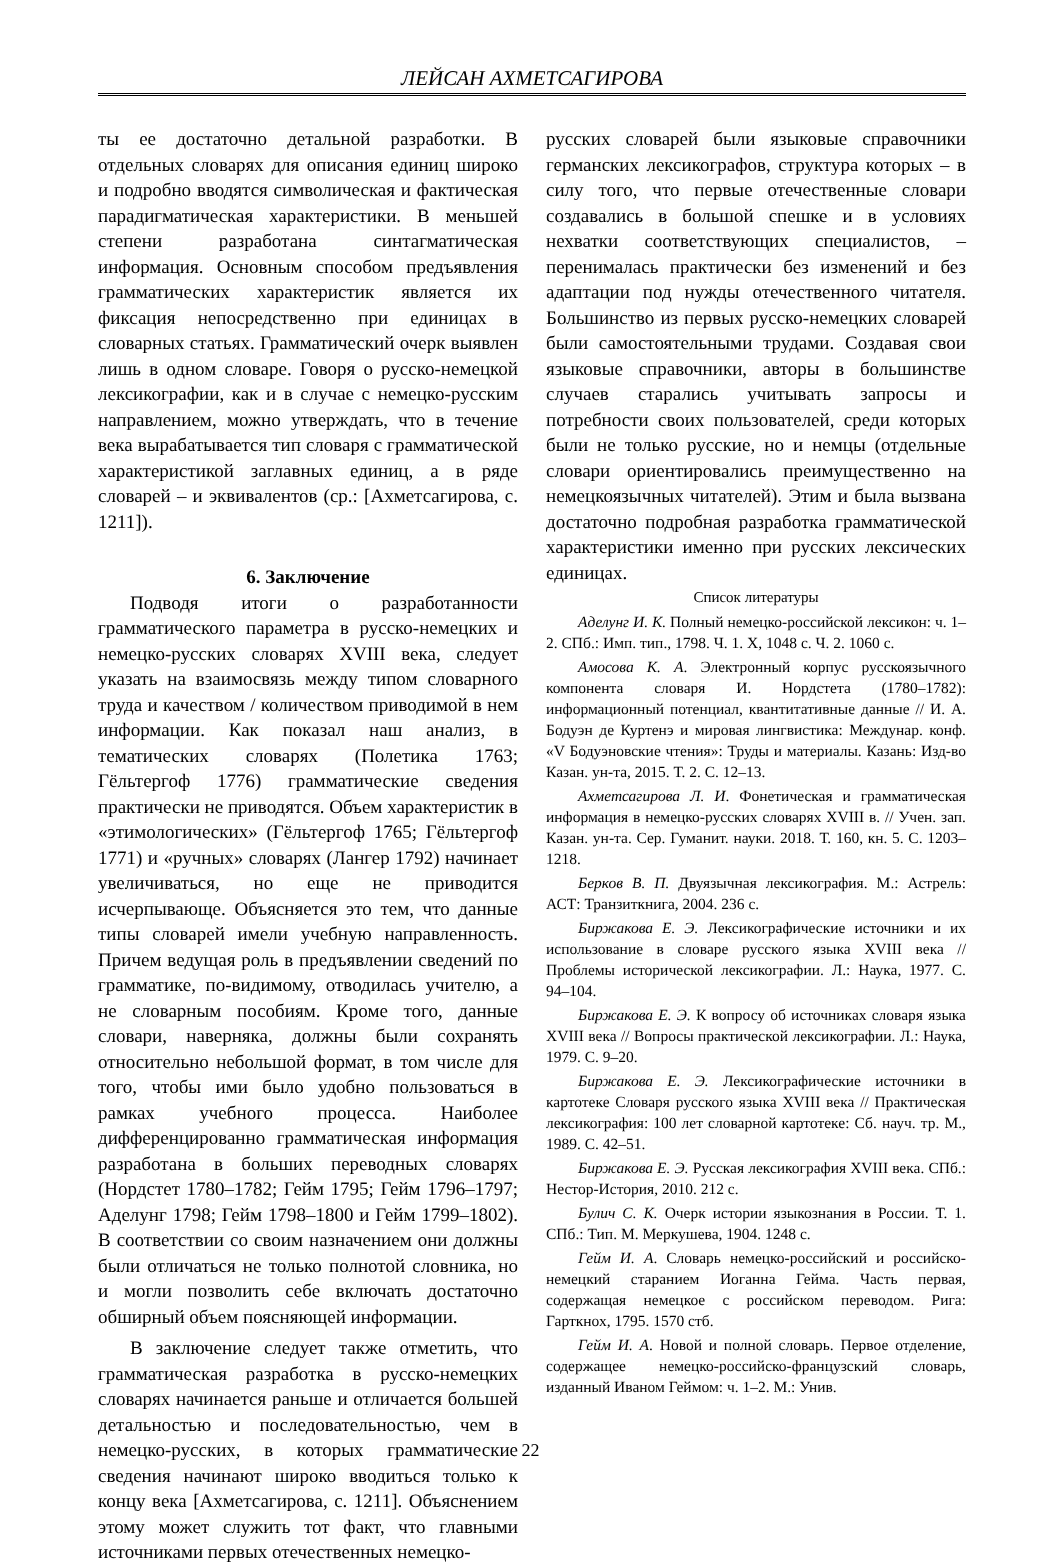ЛЕЙСАН АХМЕТСАГИРОВА
ты ее достаточно детальной разработки. В отдельных словарях для описания единиц широко и подробно вводятся символическая и фактическая парадигматическая характеристики. В меньшей степени разработана синтагматическая информация. Основным способом предъявления грамматических характеристик является их фиксация непосредственно при единицах в словарных статьях. Грамматический очерк выявлен лишь в одном словаре. Говоря о русско-немецкой лексикографии, как и в случае с немецко-русским направлением, можно утверждать, что в течение века вырабатывается тип словаря с грамматической характеристикой заглавных единиц, а в ряде словарей – и эквивалентов (ср.: [Ахметсагирова, с. 1211]).
6. Заключение
Подводя итоги о разработанности грамматического параметра в русско-немецких и немецко-русских словарях XVIII века, следует указать на взаимосвязь между типом словарного труда и качеством / количеством приводимой в нем информации. Как показал наш анализ, в тематических словарях (Полетика 1763; Гёльтергоф 1776) грамматические сведения практически не приводятся. Объем характеристик в «этимологических» (Гёльтергоф 1765; Гёльтергоф 1771) и «ручных» словарях (Лангер 1792) начинает увеличиваться, но еще не приводится исчерпывающе. Объясняется это тем, что данные типы словарей имели учебную направленность. Причем ведущая роль в предъявлении сведений по грамматике, по-видимому, отводилась учителю, а не словарным пособиям. Кроме того, данные словари, наверняка, должны были сохранять относительно небольшой формат, в том числе для того, чтобы ими было удобно пользоваться в рамках учебного процесса. Наиболее дифференцированно грамматическая информация разработана в больших переводных словарях (Нордстет 1780–1782; Гейм 1795; Гейм 1796–1797; Аделунг 1798; Гейм 1798–1800 и Гейм 1799–1802). В соответствии со своим назначением они должны были отличаться не только полнотой словника, но и могли позволить себе включать достаточно обширный объем поясняющей информации.
В заключение следует также отметить, что грамматическая разработка в русско-немецких словарях начинается раньше и отличается большей детальностью и последовательностью, чем в немецко-русских, в которых грамматические сведения начинают широко вводиться только к концу века [Ахметсагирова, с. 1211]. Объяснением этому может служить тот факт, что главными источниками первых отечественных немецко-
русских словарей были языковые справочники германских лексикографов, структура которых – в силу того, что первые отечественные словари создавались в большой спешке и в условиях нехватки соответствующих специалистов, – перенималась практически без изменений и без адаптации под нужды отечественного читателя. Большинство из первых русско-немецких словарей были самостоятельными трудами. Создавая свои языковые справочники, авторы в большинстве случаев старались учитывать запросы и потребности своих пользователей, среди которых были не только русские, но и немцы (отдельные словари ориентировались преимущественно на немецкоязычных читателей). Этим и была вызвана достаточно подробная разработка грамматической характеристики именно при русских лексических единицах.
Список литературы
Аделунг И. К. Полный немецко-российской лексикон: ч. 1–2. СПб.: Имп. тип., 1798. Ч. 1. X, 1048 с. Ч. 2. 1060 с.
Амосова К. А. Электронный корпус русскоязычного компонента словаря И. Нордстета (1780–1782): информационный потенциал, квантитативные данные // И. А. Бодуэн де Куртенэ и мировая лингвистика: Междунар. конф. «V Бодуэновские чтения»: Труды и материалы. Казань: Изд-во Казан. ун-та, 2015. Т. 2. С. 12–13.
Ахметсагирова Л. И. Фонетическая и грамматическая информация в немецко-русских словарях XVIII в. // Учен. зап. Казан. ун-та. Сер. Гуманит. науки. 2018. Т. 160, кн. 5. С. 1203–1218.
Берков В. П. Двуязычная лексикография. М.: Астрель: АСТ: Транзиткнига, 2004. 236 с.
Биржакова Е. Э. Лексикографические источники и их использование в словаре русского языка XVIII века // Проблемы исторической лексикографии. Л.: Наука, 1977. С. 94–104.
Биржакова Е. Э. К вопросу об источниках словаря языка XVIII века // Вопросы практической лексикографии. Л.: Наука, 1979. С. 9–20.
Биржакова Е. Э. Лексикографические источники в картотеке Словаря русского языка XVIII века // Практическая лексикография: 100 лет словарной картотеке: Сб. науч. тр. М., 1989. С. 42–51.
Биржакова Е. Э. Русская лексикография XVIII века. СПб.: Нестор-История, 2010. 212 с.
Булич С. К. Очерк истории языкознания в России. Т. 1. СПб.: Тип. М. Меркушева, 1904. 1248 с.
Гейм И. А. Словарь немецко-российский и российско-немецкий старанием Иоганна Гейма. Часть первая, содержащая немецкое с российском переводом. Рига: Гарткнох, 1795. 1570 стб.
Гейм И. А. Новой и полной словарь. Первое отделение, содержащее немецко-российско-французский словарь, изданный Иваном Геймом: ч. 1–2. М.: Унив.
22